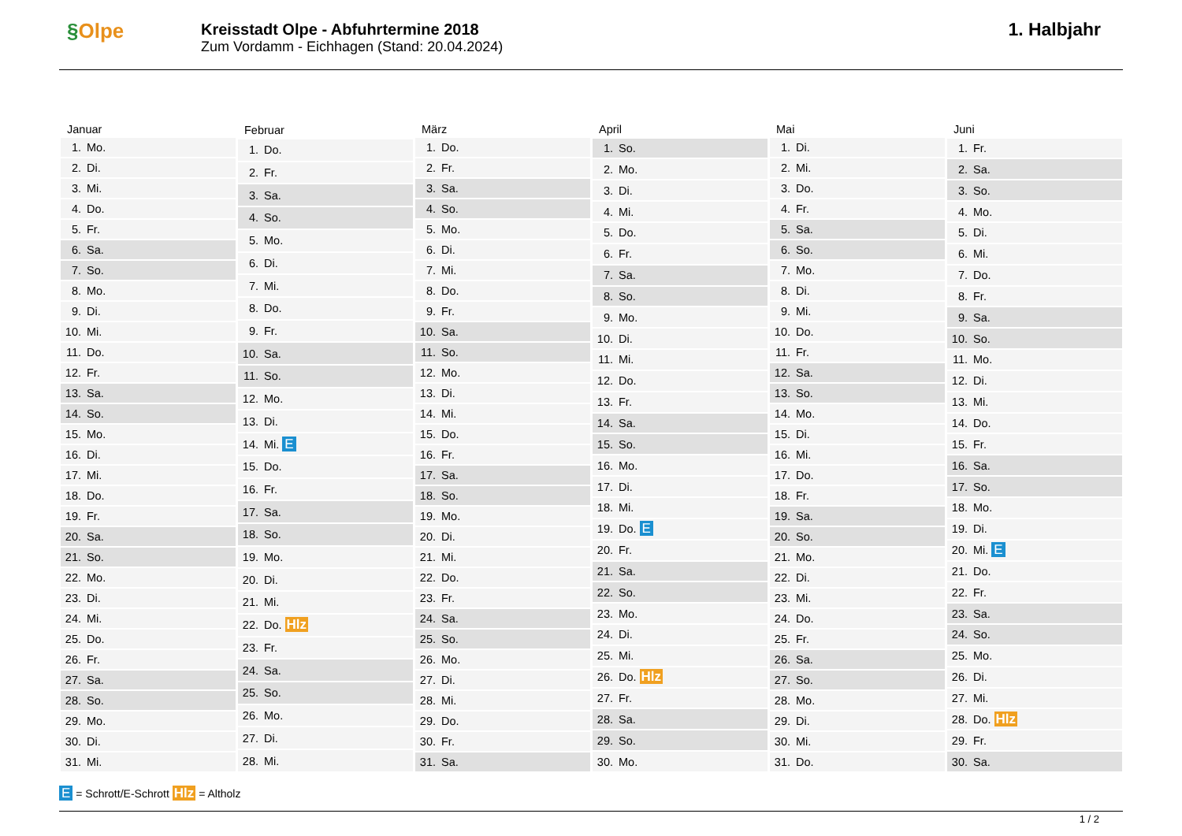§Olpe
Kreisstadt Olpe - Abfuhrtermine 2018
Zum Vordamm - Eichhagen (Stand: 20.04.2024)
1. Halbjahr
| Januar | |
| --- | --- |
| 1. | Mo. |
| 2. | Di. |
| 3. | Mi. |
| 4. | Do. |
| 5. | Fr. |
| 6. | Sa. |
| 7. | So. |
| 8. | Mo. |
| 9. | Di. |
| 10. | Mi. |
| 11. | Do. |
| 12. | Fr. |
| 13. | Sa. |
| 14. | So. |
| 15. | Mo. |
| 16. | Di. |
| 17. | Mi. |
| 18. | Do. |
| 19. | Fr. |
| 20. | Sa. |
| 21. | So. |
| 22. | Mo. |
| 23. | Di. |
| 24. | Mi. |
| 25. | Do. |
| 26. | Fr. |
| 27. | Sa. |
| 28. | So. |
| 29. | Mo. |
| 30. | Di. |
| 31. | Mi. |
| Februar | |
| --- | --- |
| 1. | Do. |
| 2. | Fr. |
| 3. | Sa. |
| 4. | So. |
| 5. | Mo. |
| 6. | Di. |
| 7. | Mi. |
| 8. | Do. |
| 9. | Fr. |
| 10. | Sa. |
| 11. | So. |
| 12. | Mo. |
| 13. | Di. |
| 14. | Mi. E |
| 15. | Do. |
| 16. | Fr. |
| 17. | Sa. |
| 18. | So. |
| 19. | Mo. |
| 20. | Di. |
| 21. | Mi. |
| 22. | Do. Hlz |
| 23. | Fr. |
| 24. | Sa. |
| 25. | So. |
| 26. | Mo. |
| 27. | Di. |
| 28. | Mi. |
| März | |
| --- | --- |
| 1. | Do. |
| 2. | Fr. |
| 3. | Sa. |
| 4. | So. |
| 5. | Mo. |
| 6. | Di. |
| 7. | Mi. |
| 8. | Do. |
| 9. | Fr. |
| 10. | Sa. |
| 11. | So. |
| 12. | Mo. |
| 13. | Di. |
| 14. | Mi. |
| 15. | Do. |
| 16. | Fr. |
| 17. | Sa. |
| 18. | So. |
| 19. | Mo. |
| 20. | Di. |
| 21. | Mi. |
| 22. | Do. |
| 23. | Fr. |
| 24. | Sa. |
| 25. | So. |
| 26. | Mo. |
| 27. | Di. |
| 28. | Mi. |
| 29. | Do. |
| 30. | Fr. |
| 31. | Sa. |
| April | |
| --- | --- |
| 1. | So. |
| 2. | Mo. |
| 3. | Di. |
| 4. | Mi. |
| 5. | Do. |
| 6. | Fr. |
| 7. | Sa. |
| 8. | So. |
| 9. | Mo. |
| 10. | Di. |
| 11. | Mi. |
| 12. | Do. |
| 13. | Fr. |
| 14. | Sa. |
| 15. | So. |
| 16. | Mo. |
| 17. | Di. |
| 18. | Mi. |
| 19. | Do. E |
| 20. | Fr. |
| 21. | Sa. |
| 22. | So. |
| 23. | Mo. |
| 24. | Di. |
| 25. | Mi. |
| 26. | Do. Hlz |
| 27. | Fr. |
| 28. | Sa. |
| 29. | So. |
| 30. | Mo. |
| Mai | |
| --- | --- |
| 1. | Di. |
| 2. | Mi. |
| 3. | Do. |
| 4. | Fr. |
| 5. | Sa. |
| 6. | So. |
| 7. | Mo. |
| 8. | Di. |
| 9. | Mi. |
| 10. | Do. |
| 11. | Fr. |
| 12. | Sa. |
| 13. | So. |
| 14. | Mo. |
| 15. | Di. |
| 16. | Mi. |
| 17. | Do. |
| 18. | Fr. |
| 19. | Sa. |
| 20. | So. |
| 21. | Mo. |
| 22. | Di. |
| 23. | Mi. |
| 24. | Do. |
| 25. | Fr. |
| 26. | Sa. |
| 27. | So. |
| 28. | Mo. |
| 29. | Di. |
| 30. | Mi. |
| 31. | Do. |
| Juni | |
| --- | --- |
| 1. | Fr. |
| 2. | Sa. |
| 3. | So. |
| 4. | Mo. |
| 5. | Di. |
| 6. | Mi. |
| 7. | Do. |
| 8. | Fr. |
| 9. | Sa. |
| 10. | So. |
| 11. | Mo. |
| 12. | Di. |
| 13. | Mi. |
| 14. | Do. |
| 15. | Fr. |
| 16. | Sa. |
| 17. | So. |
| 18. | Mo. |
| 19. | Di. |
| 20. | Mi. E |
| 21. | Do. |
| 22. | Fr. |
| 23. | Sa. |
| 24. | So. |
| 25. | Mo. |
| 26. | Di. |
| 27. | Mi. |
| 28. | Do. Hlz |
| 29. | Fr. |
| 30. | Sa. |
E = Schrott/E-Schrott Hlz = Altholz
1 / 2